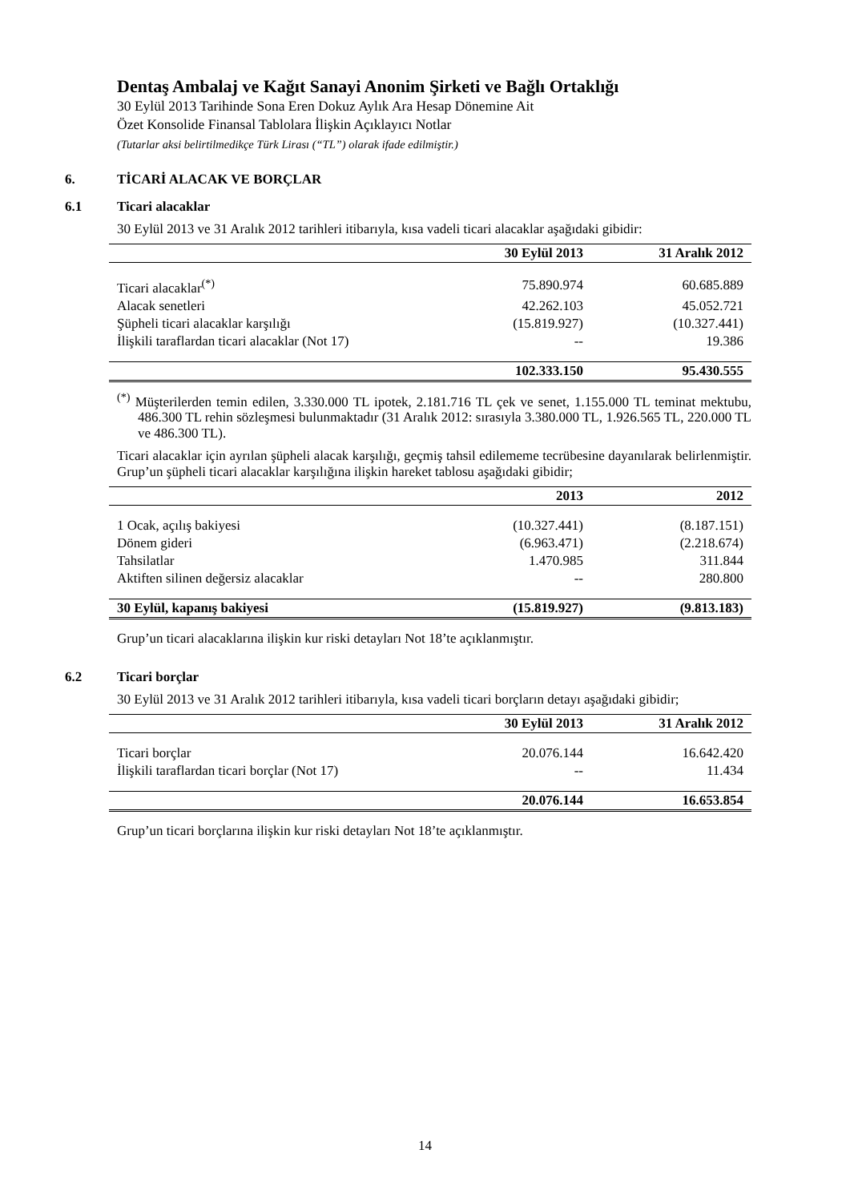Dentaş Ambalaj ve Kağıt Sanayi Anonim Şirketi ve Bağlı Ortaklığı
30 Eylül 2013 Tarihinde Sona Eren Dokuz Aylık Ara Hesap Dönemine Ait
Özet Konsolide Finansal Tablolara İlişkin Açıklayıcı Notlar
(Tutarlar aksi belirtilmedikçe Türk Lirası (“TL”) olarak ifade edilmiştir.)
6. TİCARİ ALACAK VE BORÇLAR
6.1 Ticari alacaklar
30 Eylül 2013 ve 31 Aralık 2012 tarihleri itibarıyla, kısa vadeli ticari alacaklar aşağıdaki gibidir:
| | 30 Eylül 2013 | 31 Aralık 2012 |
| Ticari alacaklar<sup>(*)</sup> | 75.890.974 | 60.685.889 |
| Alacak senetleri | 42.262.103 | 45.052.721 |
| Şüpheli ticari alacaklar karşılığı | (15.819.927) | (10.327.441) |
| İlişkili taraflardan ticari alacaklar (Not 17) | -- | 19.386 |
| | 102.333.150 | 95.430.555 |
<sup>(*)</sup> Müşterilerden temin edilen, 3.330.000 TL ipotek, 2.181.716 TL çek ve senet, 1.155.000 TL teminat mektubu, 486.300 TL rehin sözleşmesi bulunmaktadır (31 Aralık 2012: sırasıyla 3.380.000 TL, 1.926.565 TL, 220.000 TL ve 486.300 TL).
Ticari alacaklar için ayrılan şüpheli alacak karşılığı, geçmiş tahsil edilememe tecrübesine dayanılarak belirlenmiştir. Grup’un şüpheli ticari alacaklar karşılığına ilişkin hareket tablosu aşağıdaki gibidir;
| | 2013 | 2012 |
| 1 Ocak, açılış bakiyesi | (10.327.441) | (8.187.151) |
| Dönem gideri | (6.963.471) | (2.218.674) |
| Tahsilatlar | 1.470.985 | 311.844 |
| Aktiften silinen değersiz alacaklar | -- | 280.800 |
| 30 Eylül, kapanış bakiyesi | (15.819.927) | (9.813.183) |
Grup’un ticari alacaklarına ilişkin kur riski detayları Not 18’te açıklanmıştır.
6.2 Ticari borçlar
30 Eylül 2013 ve 31 Aralık 2012 tarihleri itibarıyla, kısa vadeli ticari borçların detayı aşağıdaki gibidir;
| | 30 Eylül 2013 | 31 Aralık 2012 |
| Ticari borçlar | 20.076.144 | 16.642.420 |
| İlişkili taraflardan ticari borçlar (Not 17) | -- | 11.434 |
| | 20.076.144 | 16.653.854 |
Grup’un ticari borçlarına ilişkin kur riski detayları Not 18’te açıklanmıştır.
14